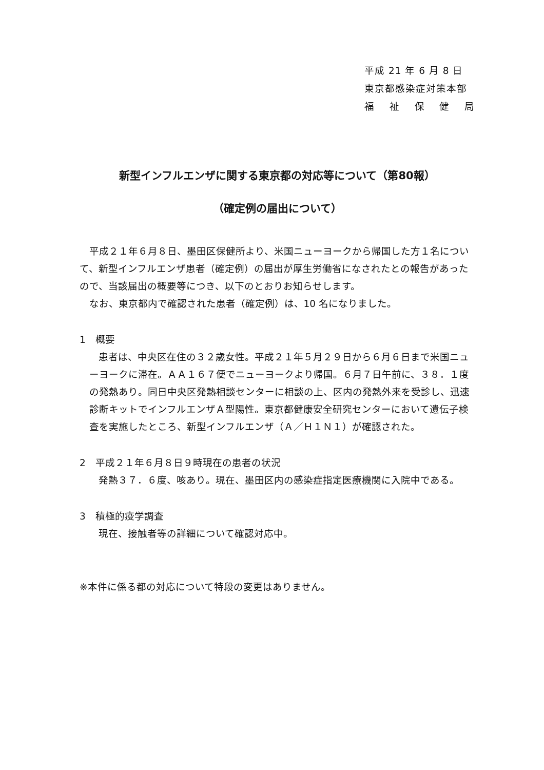平成 21 年 6 月 8 日
東京都感染症対策本部
福祉保健局
新型インフルエンザに関する東京都の対応等について（第80報）
（確定例の届出について）
平成２１年６月８日、墨田区保健所より、米国ニューヨークから帰国した方１名について、新型インフルエンザ患者（確定例）の届出が厚生労働省になされたとの報告があったので、当該届出の概要等につき、以下のとおりお知らせします。
なお、東京都内で確認された患者（確定例）は、10 名になりました。
1　概要
患者は、中央区在住の３２歳女性。平成２１年５月２９日から６月６日まで米国ニューヨークに滞在。ＡＡ１６７便でニューヨークより帰国。６月７日午前に、３８．１度の発熱あり。同日中央区発熱相談センターに相談の上、区内の発熱外来を受診し、迅速診断キットでインフルエンザＡ型陽性。東京都健康安全研究センターにおいて遺伝子検査を実施したところ、新型インフルエンザ（Ａ／Ｈ１Ｎ１）が確認された。
2　平成２１年６月８日９時現在の患者の状況
発熱３７．６度、咳あり。現在、墨田区内の感染症指定医療機関に入院中である。
3　積極的疫学調査
現在、接触者等の詳細について確認対応中。
※本件に係る都の対応について特段の変更はありません。